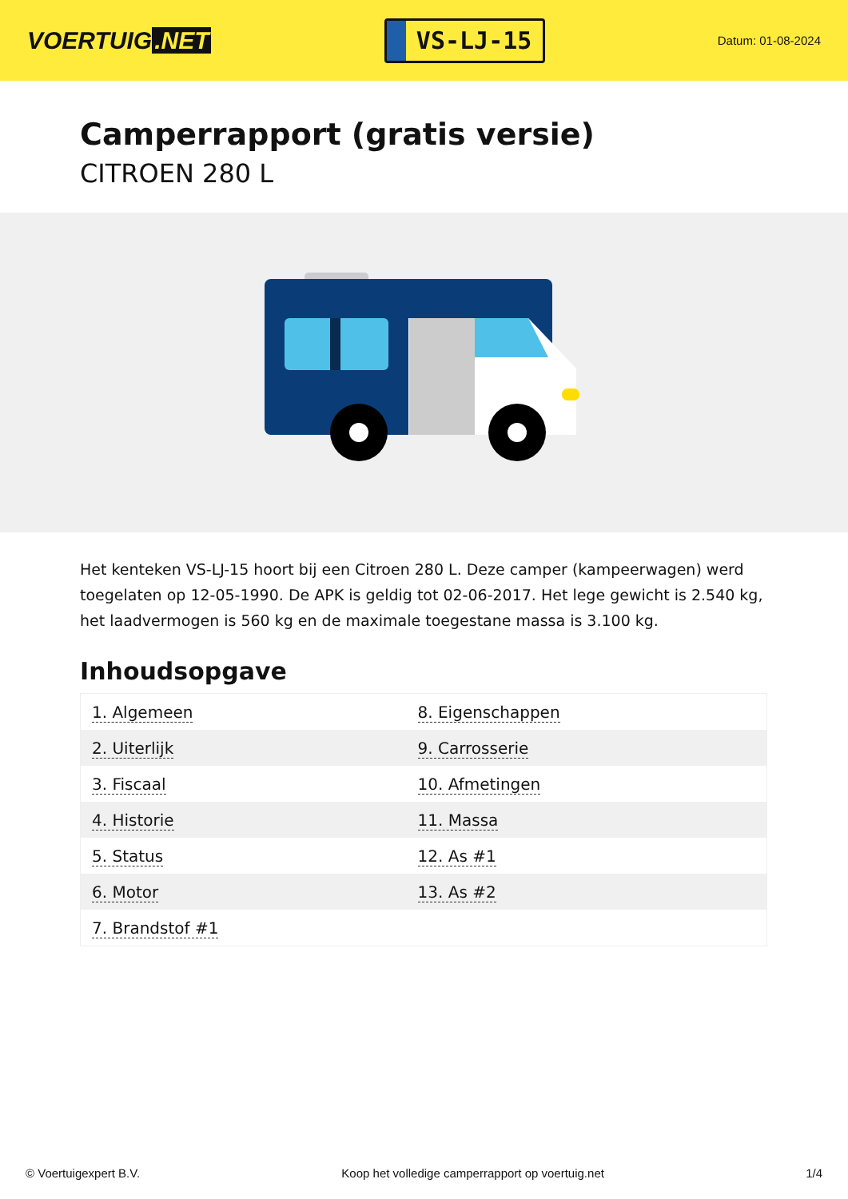VOERTUIG.NET
VS-LJ-15
Datum: 01-08-2024
Camperrapport (gratis versie)
CITROEN 280 L
Het kenteken VS-LJ-15 hoort bij een Citroen 280 L. Deze camper (kampeerwagen) werd toegelaten op 12-05-1990. De APK is geldig tot 02-06-2017. Het lege gewicht is 2.540 kg, het laadvermogen is 560 kg en de maximale toegestane massa is 3.100 kg.
Inhoudsopgave
| 1. Algemeen | 8. Eigenschappen |
| 2. Uiterlijk | 9. Carrosserie |
| 3. Fiscaal | 10. Afmetingen |
| 4. Historie | 11. Massa |
| 5. Status | 12. As #1 |
| 6. Motor | 13. As #2 |
| 7. Brandstof #1 | |
© Voertuigexpert B.V. Koop het volledige camperrapport op voertuig.net 1/4